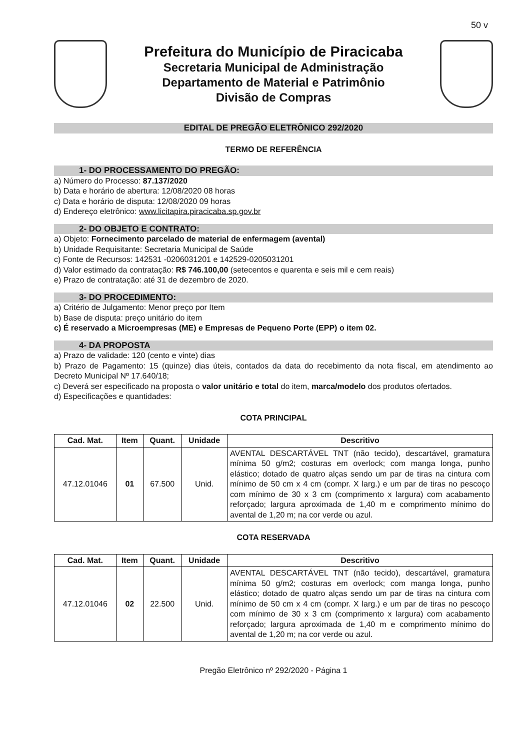50 v
Prefeitura do Município de Piracicaba
Secretaria Municipal de Administração
Departamento de Material e Patrimônio
Divisão de Compras
EDITAL DE PREGÃO ELETRÔNICO 292/2020
TERMO DE REFERÊNCIA
1- DO PROCESSAMENTO DO PREGÃO:
a) Número do Processo: 87.137/2020
b) Data e horário de abertura: 12/08/2020 08 horas
c) Data e horário de disputa: 12/08/2020 09 horas
d) Endereço eletrônico: www.licitapira.piracicaba.sp.gov.br
2- DO OBJETO E CONTRATO:
a) Objeto: Fornecimento parcelado de material de enfermagem (avental)
b) Unidade Requisitante: Secretaria Municipal de Saúde
c) Fonte de Recursos: 142531 -0206031201 e 142529-0205031201
d) Valor estimado da contratação: R$ 746.100,00 (setecentos e quarenta e seis mil e cem reais)
e) Prazo de contratação: até 31 de dezembro de 2020.
3- DO PROCEDIMENTO:
a) Critério de Julgamento: Menor preço por Item
b) Base de disputa: preço unitário do item
c) É reservado a Microempresas (ME) e Empresas de Pequeno Porte (EPP) o item 02.
4- DA PROPOSTA
a) Prazo de validade: 120 (cento e vinte) dias
b) Prazo de Pagamento: 15 (quinze) dias úteis, contados da data do recebimento da nota fiscal, em atendimento ao Decreto Municipal Nº 17.640/18;
c) Deverá ser especificado na proposta o valor unitário e total do item, marca/modelo dos produtos ofertados.
d) Especificações e quantidades:
COTA PRINCIPAL
| Cad. Mat. | Item | Quant. | Unidade | Descritivo |
| --- | --- | --- | --- | --- |
| 47.12.01046 | 01 | 67.500 | Unid. | AVENTAL DESCARTÁVEL TNT (não tecido), descartável, gramatura mínima 50 g/m2; costuras em overlock; com manga longa, punho elástico; dotado de quatro alças sendo um par de tiras na cintura com mínimo de 50 cm x 4 cm (compr. X larg.) e um par de tiras no pescoço com mínimo de 30 x 3 cm (comprimento x largura) com acabamento reforçado; largura aproximada de 1,40 m e comprimento mínimo do avental de 1,20 m; na cor verde ou azul. |
COTA RESERVADA
| Cad. Mat. | Item | Quant. | Unidade | Descritivo |
| --- | --- | --- | --- | --- |
| 47.12.01046 | 02 | 22.500 | Unid. | AVENTAL DESCARTÁVEL TNT (não tecido), descartável, gramatura mínima 50 g/m2; costuras em overlock; com manga longa, punho elástico; dotado de quatro alças sendo um par de tiras na cintura com mínimo de 50 cm x 4 cm (compr. X larg.) e um par de tiras no pescoço com mínimo de 30 x 3 cm (comprimento x largura) com acabamento reforçado; largura aproximada de 1,40 m e comprimento mínimo do avental de 1,20 m; na cor verde ou azul. |
Pregão Eletrônico nº 292/2020 - Página 1